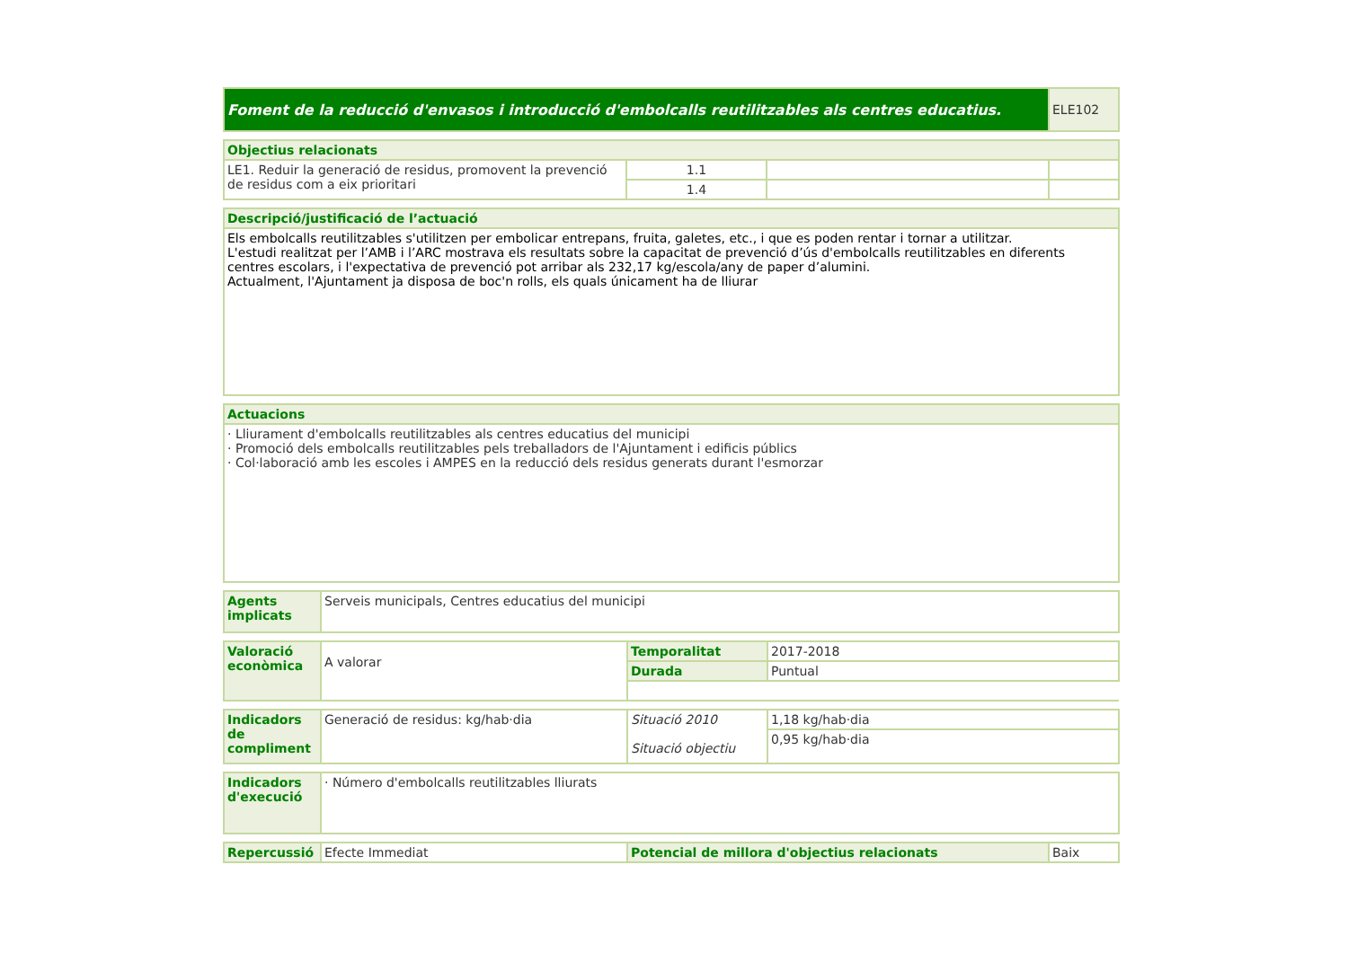| Foment de la reducció d'envasos i introducció d'embolcalls reutilitzables als centres educatius. | ELE102 |
| Objectius relacionats | | | |
| LE1. Reduir la generació de residus, promovent la prevenció de residus com a eix prioritari | 1.1 | | |
| | 1.4 | | |
| Descripció/justificació de l’actuació |
| Els embolcalls reutilitzables s'utilitzen per embolicar entrepans, fruita, galetes, etc., i que es poden rentar i tornar a utilitzar. L'estudi realitzat per l’AMB i l’ARC mostrava els resultats sobre la capacitat de prevenció d’ús d'embolcalls reutilitzables en diferents centres escolars, i l'expectativa de prevenció pot arribar als 232,17 kg/escola/any de paper d’alumini. Actualment, l'Ajuntament ja disposa de boc'n rolls, els quals únicament ha de lliurar |
| Actuacions |
| · Lliurament d'embolcalls reutilitzables als centres educatius del municipi · Promoció dels embolcalls reutilitzables pels treballadors de l'Ajuntament i edificis públics · Col·laboració amb les escoles i AMPES en la reducció dels residus generats durant l'esmorzar |
| Agents implicats | Serveis municipals, Centres educatius del municipi |
| Valoració econòmica | A valorar | Temporalitat | 2017-2018 |
| | | Durada | Puntual |
| Indicadors de compliment | Generació de residus: kg/hab·dia | Situació 2010 Situació objectiu | 1,18 kg/hab·dia |
| | | | 0,95 kg/hab·dia |
| Indicadors d'execució | · Número d'embolcalls reutilitzables lliurats |
| Repercussió | Efecte Immediat | Potencial de millora d'objectius relacionats | Baix |